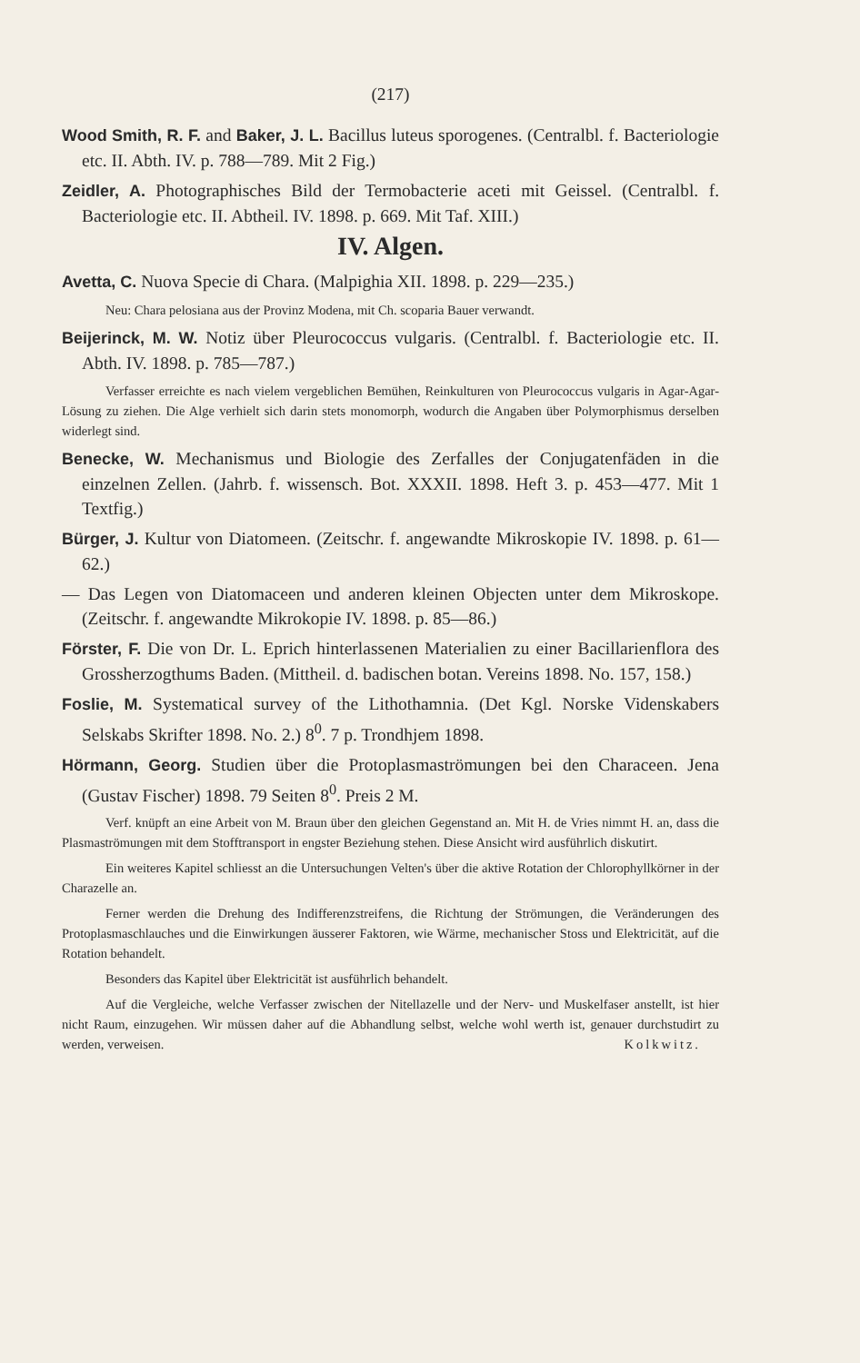(217)
Wood Smith, R. F. and Baker, J. L. Bacillus luteus sporogenes. (Centralbl. f. Bacteriologie etc. II. Abth. IV. p. 788—789. Mit 2 Fig.)
Zeidler, A. Photographisches Bild der Termobacterie aceti mit Geissel. (Centralbl. f. Bacteriologie etc. II. Abtheil. IV. 1898. p. 669. Mit Taf. XIII.)
IV. Algen.
Avetta, C. Nuova Specie di Chara. (Malpighia XII. 1898. p. 229—235.)
Neu: Chara pelosiana aus der Provinz Modena, mit Ch. scoparia Bauer verwandt.
Beijerinck, M. W. Notiz über Pleurococcus vulgaris. (Centralbl. f. Bacteriologie etc. II. Abth. IV. 1898. p. 785—787.)
Verfasser erreichte es nach vielem vergeblichen Bemühen, Reinkulturen von Pleurococcus vulgaris in Agar-Agar-Lösung zu ziehen. Die Alge verhielt sich darin stets monomorph, wodurch die Angaben über Polymorphismus derselben widerlegt sind.
Benecke, W. Mechanismus und Biologie des Zerfalles der Conjugatenfäden in die einzelnen Zellen. (Jahrb. f. wissensch. Bot. XXXII. 1898. Heft 3. p. 453—477. Mit 1 Textfig.)
Bürger, J. Kultur von Diatomeen. (Zeitschr. f. angewandte Mikroskopie IV. 1898. p. 61—62.)
— Das Legen von Diatomaceen und anderen kleinen Objecten unter dem Mikroskope. (Zeitschr. f. angewandte Mikrokopie IV. 1898. p. 85—86.)
Förster, F. Die von Dr. L. Eprich hinterlassenen Materialien zu einer Bacillarienflora des Grossherzogthums Baden. (Mittheil. d. badischen botan. Vereins 1898. No. 157, 158.)
Foslie, M. Systematical survey of the Lithothamnia. (Det Kgl. Norske Videnskabers Selskabs Skrifter 1898. No. 2.) 8<sup>0</sup>. 7 p. Trondhjem 1898.
Hörmann, Georg. Studien über die Protoplasmaströmungen bei den Characeen. Jena (Gustav Fischer) 1898. 79 Seiten 8<sup>0</sup>. Preis 2 M.
Verf. knüpft an eine Arbeit von M. Braun über den gleichen Gegenstand an. Mit H. de Vries nimmt H. an, dass die Plasmaströmungen mit dem Stofftransport in engster Beziehung stehen. Diese Ansicht wird ausführlich diskutirt.
Ein weiteres Kapitel schliesst an die Untersuchungen Velten's über die aktive Rotation der Chlorophyllkörner in der Charazelle an.
Ferner werden die Drehung des Indifferenzstreifens, die Richtung der Strömungen, die Veränderungen des Protoplasmaschlauches und die Einwirkungen äusserer Faktoren, wie Wärme, mechanischer Stoss und Elektricität, auf die Rotation behandelt.
Besonders das Kapitel über Elektricität ist ausführlich behandelt.
Auf die Vergleiche, welche Verfasser zwischen der Nitellazelle und der Nerv- und Muskelfaser anstellt, ist hier nicht Raum, einzugehen. Wir müssen daher auf die Abhandlung selbst, welche wohl werth ist, genauer durchstudirt zu werden, verweisen. Kolkwitz.